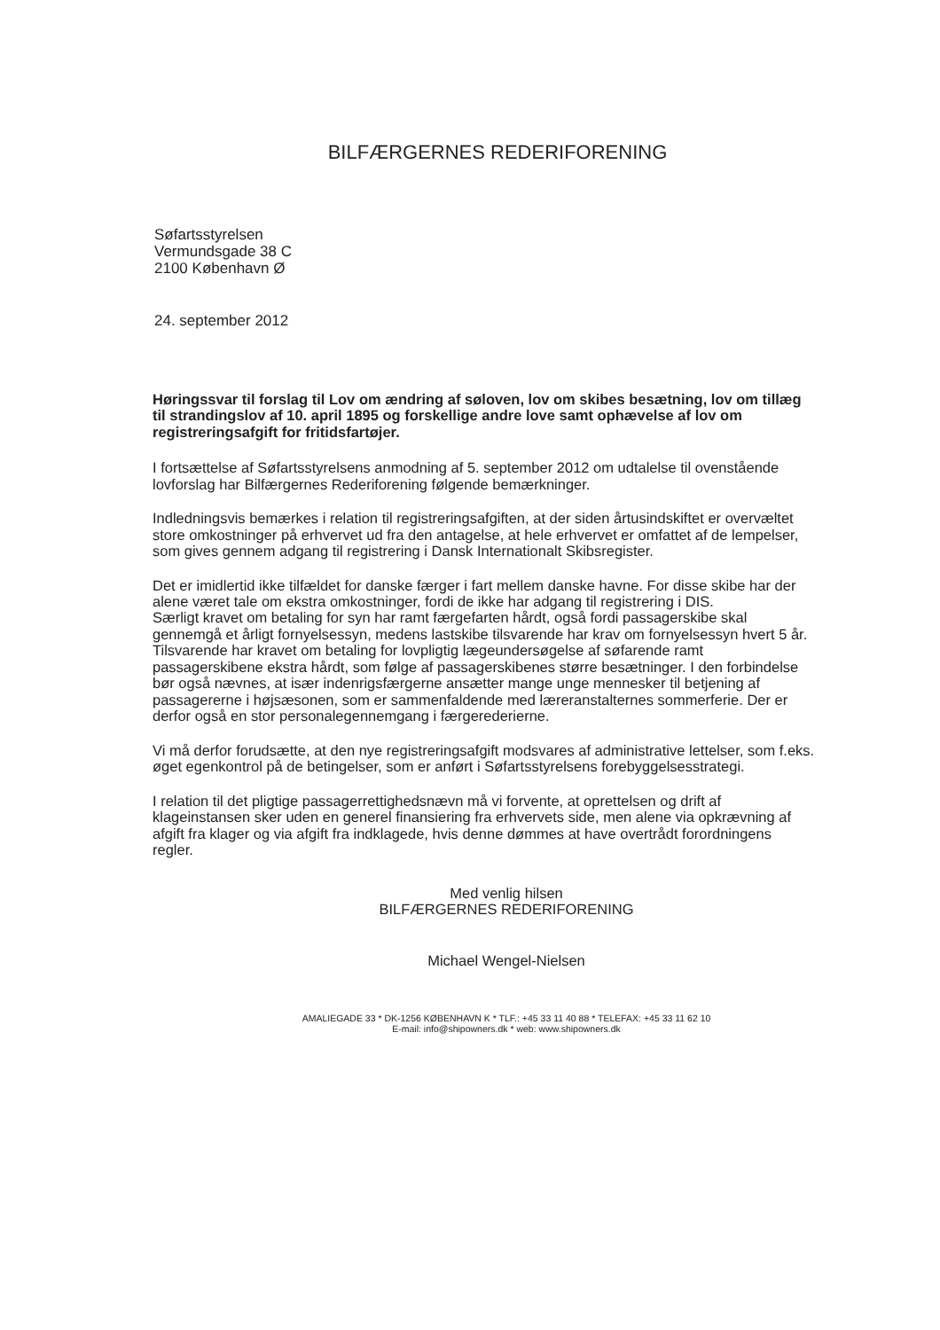BILFÆRGERNES REDERIFORENING
Søfartsstyrelsen
Vermundsgade 38 C
2100 København Ø
24. september 2012
Høringssvar til forslag til Lov om ændring af søloven, lov om skibes besætning, lov om tillæg til strandingslov af 10. april 1895 og forskellige andre love samt ophævelse af lov om registreringsafgift for fritidsfartøjer.
I fortsættelse af Søfartsstyrelsens anmodning af 5. september 2012 om udtalelse til ovenstående lovforslag har Bilfærgernes Rederiforening følgende bemærkninger.
Indledningsvis bemærkes i relation til registreringsafgiften, at der siden årtusindskiftet er overvæltet store omkostninger på erhvervet ud fra den antagelse, at hele erhvervet er omfattet af de lempelser, som gives gennem adgang til registrering i Dansk Internationalt Skibsregister.
Det er imidlertid ikke tilfældet for danske færger i fart mellem danske havne. For disse skibe har der alene været tale om ekstra omkostninger, fordi de ikke har adgang til registrering i DIS.
Særligt kravet om betaling for syn har ramt færgefarten hårdt, også fordi passagerskibe skal gennemgå et årligt fornyelsessyn, medens lastskibe tilsvarende har krav om fornyelsessyn hvert 5 år.
Tilsvarende har kravet om betaling for lovpligtig lægeundersøgelse af søfarende ramt passagerskibene ekstra hårdt, som følge af passagerskibenes større besætninger. I den forbindelse bør også nævnes, at især indenrigsfærgerne ansætter mange unge mennesker til betjening af passagererne i højsæsonen, som er sammenfaldende med læreranstalternes sommerferie. Der er derfor også en stor personalegennemgang i færgerederierne.
Vi må derfor forudsætte, at den nye registreringsafgift modsvares af administrative lettelser, som f.eks. øget egenkontrol på de betingelser, som er anført i Søfartsstyrelsens forebyggelsesstrategi.
I relation til det pligtige passagerrettighedsnævn må vi forvente, at oprettelsen og drift af klageinstansen sker uden en generel finansiering fra erhvervets side, men alene via opkrævning af afgift fra klager og via afgift fra indklagede, hvis denne dømmes at have overtrådt forordningens regler.
Med venlig hilsen
BILFÆRGERNES REDERIFORENING
Michael Wengel-Nielsen
AMALIEGADE 33 * DK-1256 KØBENHAVN K * TLF.: +45 33 11 40 88 * TELEFAX: +45 33 11 62 10
E-mail: info@shipowners.dk * web: www.shipowners.dk